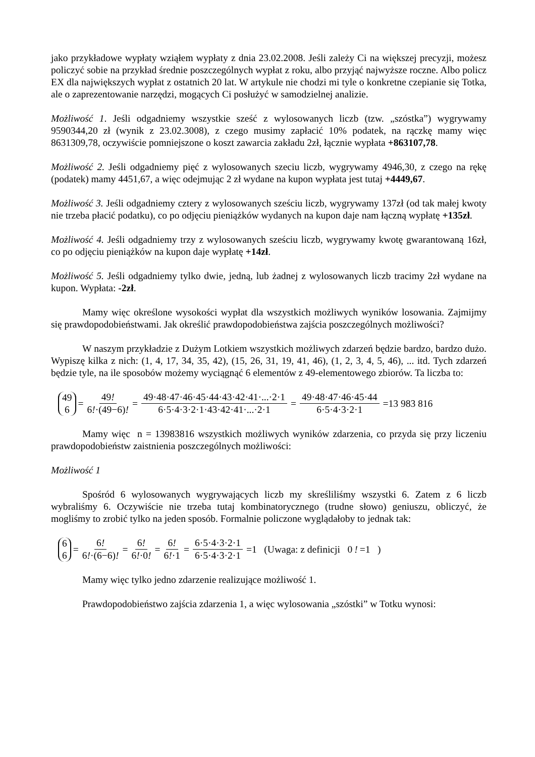jako przykładowe wypłaty wziąłem wypłaty z dnia 23.02.2008. Jeśli zależy Ci na większej precyzji, możesz policzyć sobie na przykład średnie poszczególnych wypłat z roku, albo przyjąć najwyższe roczne. Albo policz EX dla największych wypłat z ostatnich 20 lat. W artykule nie chodzi mi tyle o konkretne czepianie się Totka, ale o zaprezentowanie narzędzi, mogących Ci posłużyć w samodzielnej analizie.
Możliwość 1. Jeśli odgadniemy wszystkie sześć z wylosowanych liczb (tzw. „szóstka”) wygrywamy 9590344,20 zł (wynik z 23.02.3008), z czego musimy zapłacić 10% podatek, na rączkę mamy więc 8631309,78, oczywiście pomniejszone o koszt zawarcia zakładu 2zł, łącznie wypłata +863107,78.
Możliwość 2. Jeśli odgadniemy pięć z wylosowanych szeciu liczb, wygrywamy 4946,30, z czego na rękę (podatek) mamy 4451,67, a więc odejmując 2 zł wydane na kupon wypłata jest tutaj +4449,67.
Możliwość 3. Jeśli odgadniemy cztery z wylosowanych sześciu liczb, wygrywamy 137zł (od tak małej kwoty nie trzeba płacić podatku), co po odjęciu pieniążków wydanych na kupon daje nam łączną wypłatę +135zł.
Możliwość 4. Jeśli odgadniemy trzy z wylosowanych sześciu liczb, wygrywamy kwotę gwarantowaną 16zł, co po odjęciu pieniążków na kupon daje wypłatę +14zł.
Możliwość 5. Jeśli odgadniemy tylko dwie, jedną, lub żadnej z wylosowanych liczb tracimy 2zł wydane na kupon. Wypłata: -2zł.
Mamy więc określone wysokości wypłat dla wszystkich możliwych wyników losowania. Zajmijmy się prawdopodobieństwami. Jak określić prawdopodobieństwa zajścia poszczególnych możliwości?
W naszym przykładzie z Dużym Lotkiem wszystkich możliwych zdarzeń będzie bardzo, bardzo dużo. Wypiszę kilka z nich: (1, 4, 17, 34, 35, 42), (15, 26, 31, 19, 41, 46), (1, 2, 3, 4, 5, 46), ... itd. Tych zdarzeń będzie tyle, na ile sposobów możemy wyciągnąć 6 elementów z 49-elementowego zbiorów. Ta liczba to:
49 6 = 49! 6!·(49−6)! = 49·48·47·46·45·44·43·42·41·...·2·1 6·5·4·3·2·1·43·42·41·...·2·1 = 49·48·47·46·45·44 6·5·4·3·2·1 =13 983 816
Mamy więc n = 13983816 wszystkich możliwych wyników zdarzenia, co przyda się przy liczeniu prawdopodobieństw zaistnienia poszczególnych możliwości:
Możliwość 1
Spośród 6 wylosowanych wygrywających liczb my skreśliliśmy wszystki 6. Zatem z 6 liczb wybraliśmy 6. Oczywiście nie trzeba tutaj kombinatorycznego (trudne słowo) geniuszu, obliczyć, że mogliśmy to zrobić tylko na jeden sposób. Formalnie policzone wyglądałoby to jednak tak:
6 6 = 6! 6!·(6−6)! = 6! 6!·0! = 6! 6!·1 = 6·5·4·3·2·1 6·5·4·3·2·1 =1 (Uwaga: z definicji 0! =1 )
Mamy więc tylko jedno zdarzenie realizujące możliwość 1.
Prawdopodobieństwo zajścia zdarzenia 1, a więc wylosowania „szóstki” w Totku wynosi: